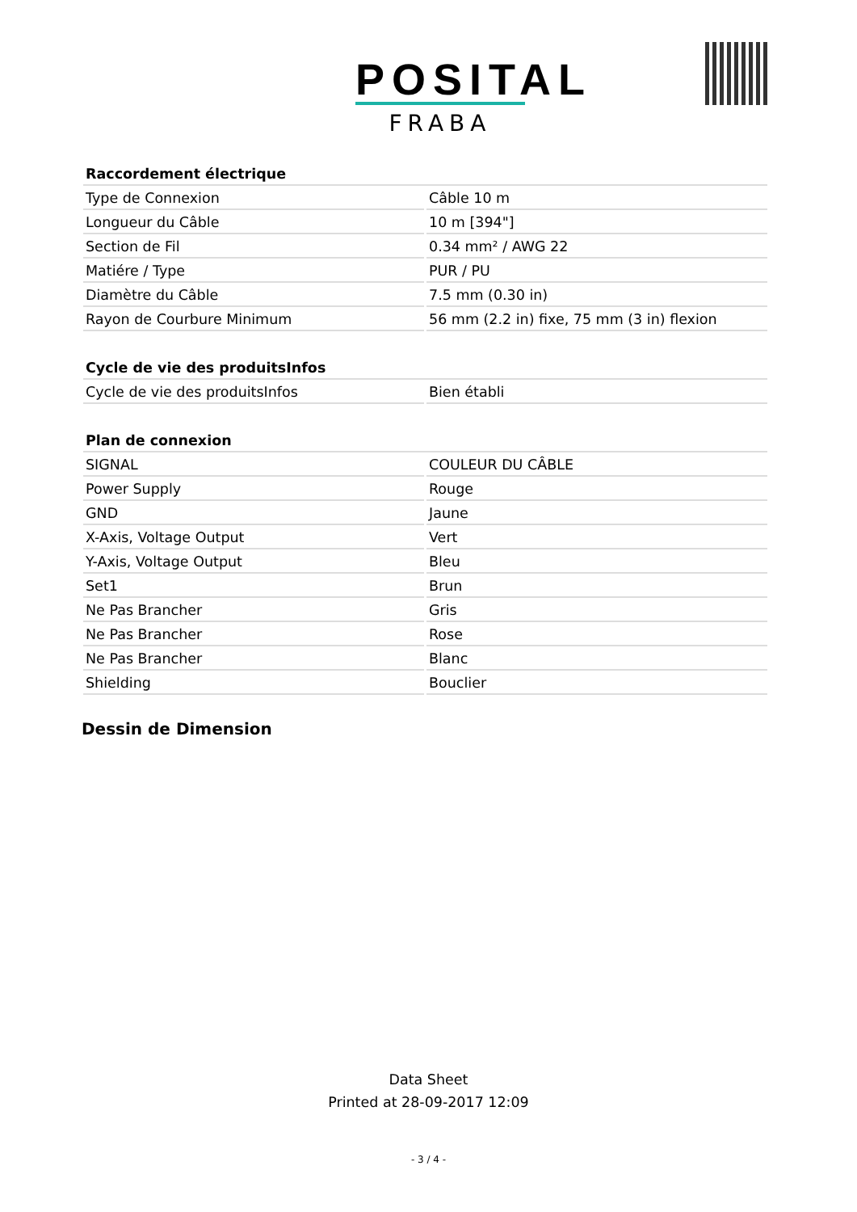POSITAL
FRABA
| Raccordement électrique | |
| --- | --- |
| Type de Connexion | Câble 10 m |
| Longueur du Câble | 10 m [394"] |
| Section de Fil | 0.34 mm² / AWG 22 |
| Matiére / Type | PUR / PU |
| Diamètre du Câble | 7.5 mm (0.30 in) |
| Rayon de Courbure Minimum | 56 mm (2.2 in) fixe, 75 mm (3 in) flexion |
| Cycle de vie des produitsInfos | |
| --- | --- |
| Cycle de vie des produitsInfos | Bien établi |
| Plan de connexion | |
| --- | --- |
| SIGNAL | COULEUR DU CÂBLE |
| Power Supply | Rouge |
| GND | Jaune |
| X-Axis, Voltage Output | Vert |
| Y-Axis, Voltage Output | Bleu |
| Set1 | Brun |
| Ne Pas Brancher | Gris |
| Ne Pas Brancher | Rose |
| Ne Pas Brancher | Blanc |
| Shielding | Bouclier |
Dessin de Dimension
Data Sheet
Printed at 28-09-2017 12:09
- 3 / 4 -